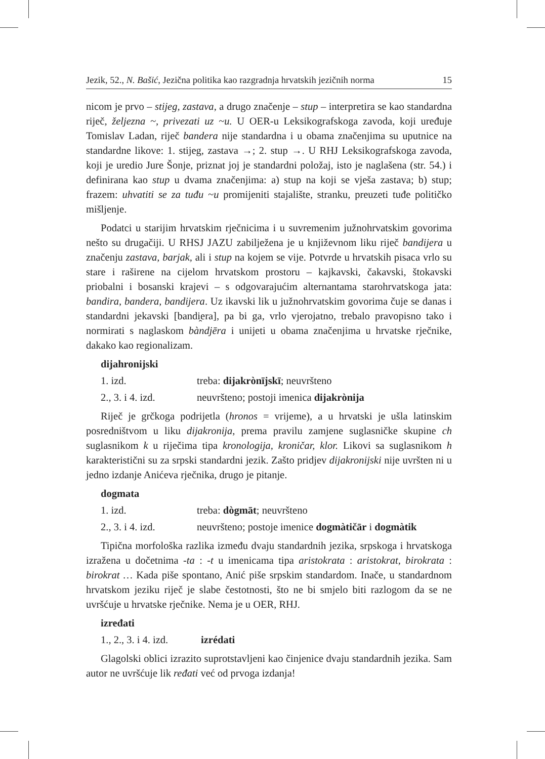Jezik, 52., N. Bašić, Jezična politika kao razgradnja hrvatskih jezičnih norma 15
nicom je prvo – stijeg, zastava, a drugo značenje – stup – interpretira se kao standardna riječ, željezna ~, privezati uz ~u. U OER-u Leksikografskoga zavoda, koji uređuje Tomislav Ladan, riječ bandera nije standardna i u obama značenjima su uputnice na standardne likove: 1. stijeg, zastava →; 2. stup →. U RHJ Leksikografskoga zavoda, koji je uredio Jure Šonje, priznat joj je standardni položaj, isto je naglašena (str. 54.) i definirana kao stup u dvama značenjima: a) stup na koji se vješa zastava; b) stup; frazem: uhvatiti se za tuđu ~u promijeniti stajalište, stranku, preuzeti tuđe političko mišljenje.
Podatci u starijim hrvatskim rječnicima i u suvremenim južnohrvatskim govorima nešto su drugačiji. U RHSJ JAZU zabilježena je u književnom liku riječ bandijera u značenju zastava, barjak, ali i stup na kojem se vije. Potvrde u hrvatskih pisaca vrlo su stare i raširene na cijelom hrvatskom prostoru – kajkavski, čakavski, štokavski priobalni i bosanski krajevi – s odgovarajućim alternantama starohrvatskoga jata: bandira, bandera, bandijera. Uz ikavski lik u južnohrvatskim govorima čuje se danas i standardni jekavski [bandi̯era], pa bi ga, vrlo vjerojatno, trebalo pravopisno tako i normirati s naglaskom bàndjēra i unijeti u obama značenjima u hrvatske rječnike, dakako kao regionalizam.
dijahronijski
1. izd. treba: dijakrònījskī; neuvršteno
2., 3. i 4. izd. neuvršteno; postoji imenica dijakrònija
Riječ je grčkoga podrijetla (hronos = vrijeme), a u hrvatski je ušla latinskim posredništvom u liku dijakronija, prema pravilu zamjene suglasničke skupine ch suglasnikom k u riječima tipa kronologija, kroničar, klor. Likovi sa suglasnikom h karakteristični su za srpski standardni jezik. Zašto pridjev dijakronijski nije uvršten ni u jedno izdanje Anićeva rječnika, drugo je pitanje.
dogmata
1. izd. treba: dògmāt; neuvršteno
2., 3. i 4. izd. neuvršteno; postoje imenice dogmàtičār i dogmàtik
Tipična morfološka razlika između dvaju standardnih jezika, srpskoga i hrvatskoga izražena u dočetnima -ta : -t u imenicama tipa aristokrata : aristokrat, birokrata : birokrat … Kada piše spontano, Anić piše srpskim standardom. Inače, u standardnom hrvatskom jeziku riječ je slabe čestotnosti, što ne bi smjelo biti razlogom da se ne uvršćuje u hrvatske rječnike. Nema je u OER, RHJ.
izređati
1., 2., 3. i 4. izd. izrédati
Glagolski oblici izrazito suprotstavljeni kao činjenice dvaju standardnih jezika. Sam autor ne uvršćuje lik ređati već od prvoga izdanja!